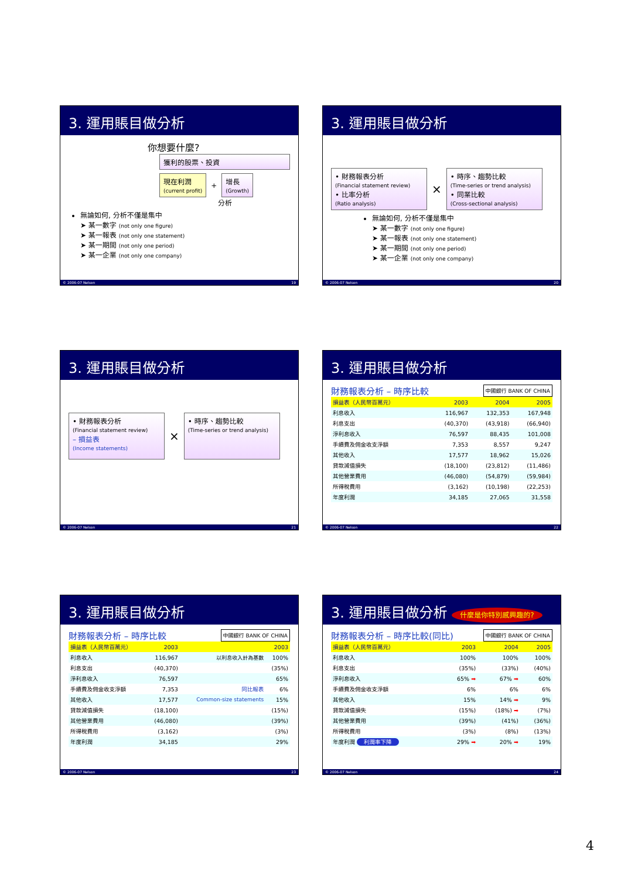3. 運用賬目做分析
你想要什麼?
獲利的股票、投資
現在利潤
(current profit)
+
增長
(Growth)
分析
無論如何, 分析不僅是集中
➤ 某一數字 (not only one figure)
➤ 某一報表 (not only one statement)
➤ 某一期間 (not only one period)
➤ 某一企業 (not only one company)
© 2006-07 Nelson 19
3. 運用賬目做分析
• 財務報表分析
(Financial statement review)
• 比率分析
(Ratio analysis)
×
• 時序、趨勢比較
(Time-series or trend analysis)
• 同業比較
(Cross-sectional analysis)
無論如何, 分析不僅是集中
➤ 某一數字 (not only one figure)
➤ 某一報表 (not only one statement)
➤ 某一期間 (not only one period)
➤ 某一企業 (not only one company)
© 2006-07 Nelson 20
3. 運用賬目做分析
• 財務報表分析
(Financial statement review)
– 損益表
(Income statements)
×
• 時序、趨勢比較
(Time-series or trend analysis)
© 2006-07 Nelson 21
3. 運用賬目做分析
財務報表分析 – 時序比較 中國銀行 BANK OF CHINA
| 損益表（人民幣百萬元） | 2003 | 2004 | 2005 |
| --- | --- | --- | --- |
| 利息收入 | 116,967 | 132,353 | 167,948 |
| 利息支出 | (40,370) | (43,918) | (66,940) |
| 淨利息收入 | 76,597 | 88,435 | 101,008 |
| 手續費及佣金收支淨額 | 7,353 | 8,557 | 9,247 |
| 其他收入 | 17,577 | 18,962 | 15,026 |
| 貸款減值損失 | (18,100) | (23,812) | (11,486) |
| 其他營業費用 | (46,080) | (54,879) | (59,984) |
| 所得稅費用 | (3,162) | (10,198) | (22,253) |
| 年度利潤 | 34,185 | 27,065 | 31,558 |
© 2006-07 Nelson 22
3. 運用賬目做分析
財務報表分析 – 時序比較 中國銀行 BANK OF CHINA
| 損益表（人民幣百萬元） | 2003 | | 2003 |
| --- | --- | --- | --- |
| 利息收入 | 116,967 | 以利息收入計為基數 | 100% |
| 利息支出 | (40,370) | | (35%) |
| 淨利息收入 | 76,597 | | 65% |
| 手續費及佣金收支淨額 | 7,353 | 同比報表 | 6% |
| 其他收入 | 17,577 | Common-size statements | 15% |
| 貸款減值損失 | (18,100) | | (15%) |
| 其他營業費用 | (46,080) | | (39%) |
| 所得稅費用 | (3,162) | | (3%) |
| 年度利潤 | 34,185 | | 29% |
© 2006-07 Nelson 23
3. 運用賬目做分析 什麼是你特別感興趣的?
財務報表分析 – 時序比較(同比) 中國銀行 BANK OF CHINA
| 損益表（人民幣百萬元） | 2003 | 2004 | 2005 |
| --- | --- | --- | --- |
| 利息收入 | 100% | 100% | 100% |
| 利息支出 | (35%) | (33%) | (40%) |
| 淨利息收入 | 65% ➡ | 67% ➡ | 60% |
| 手續費及佣金收支淨額 | 6% | 6% | 6% |
| 其他收入 | 15% | 14% ➡ | 9% |
| 貸款減值損失 | (15%) | (18%) ➡ | (7%) |
| 其他營業費用 | (39%) | (41%) | (36%) |
| 所得稅費用 | (3%) | (8%) | (13%) |
| 年度利潤 利潤率下降 | 29% ➡ | 20% ➡ | 19% |
© 2006-07 Nelson 24
4